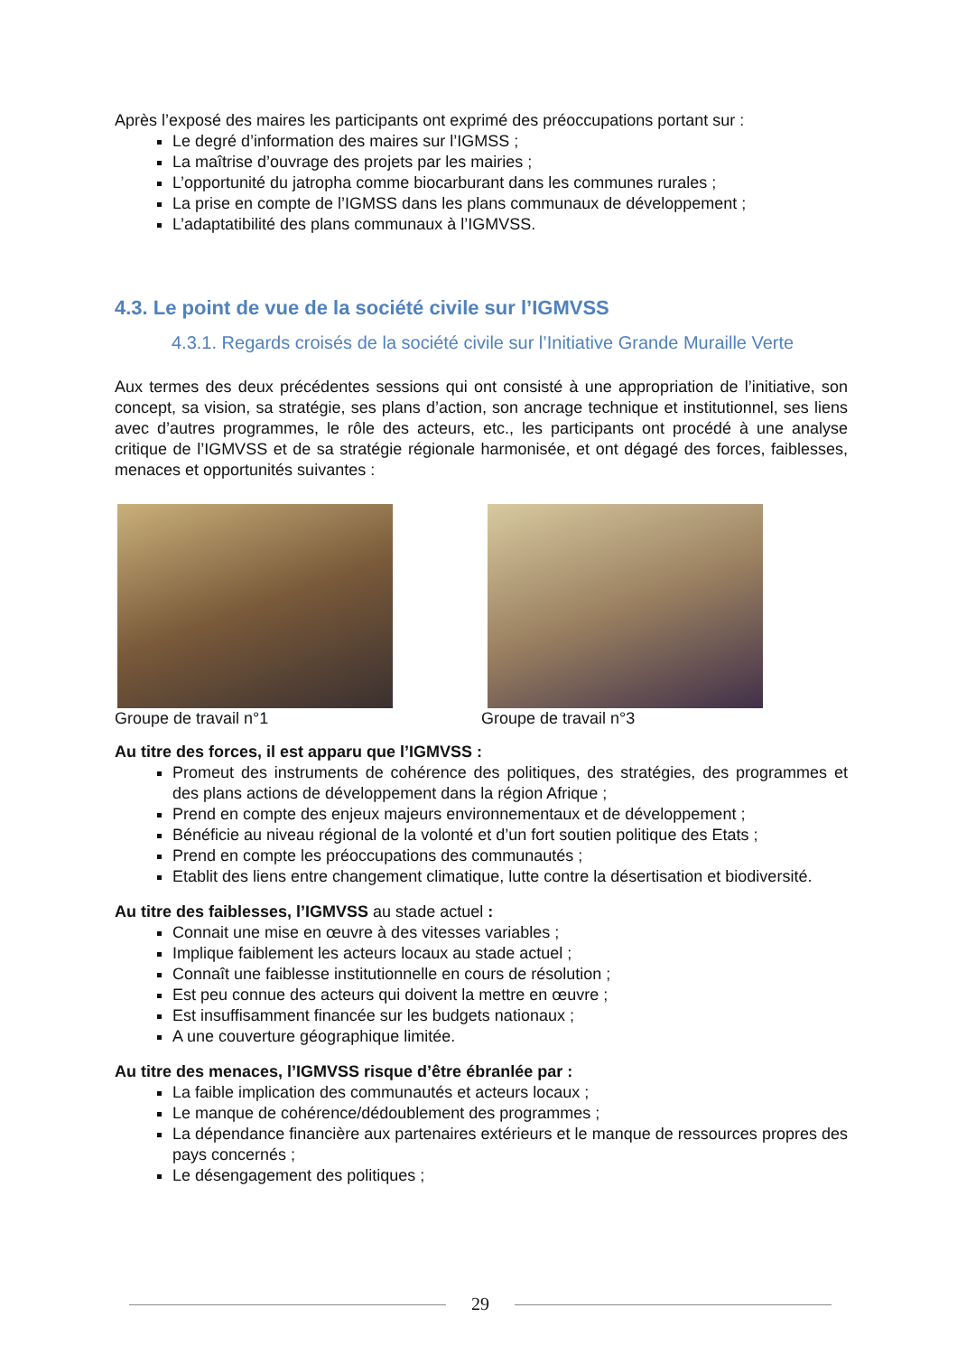Après l’exposé des maires les participants ont exprimé des préoccupations portant sur :
Le degré d’information des maires sur l’IGMSS ;
La maîtrise d’ouvrage des projets par les mairies ;
L’opportunité du jatropha comme biocarburant dans les communes rurales ;
La prise en compte de l’IGMSS dans les plans communaux de développement ;
L’adaptatibilité des plans communaux à l’IGMVSS.
4.3. Le point de vue de la société civile sur l’IGMVSS
4.3.1. Regards croisés de la société civile sur l’Initiative Grande Muraille Verte
Aux termes des deux précédentes sessions qui ont consisté à une appropriation de l’initiative, son concept, sa vision, sa stratégie, ses plans d’action, son ancrage technique et institutionnel, ses liens avec d’autres programmes, le rôle des acteurs, etc., les participants ont procédé à une analyse critique de l’IGMVSS et de sa stratégie régionale harmonisée, et ont dégagé des forces, faiblesses, menaces et opportunités suivantes :
Groupe de travail n°1 Groupe de travail n°3
Au titre des forces, il est apparu que l’IGMVSS :
Promeut des instruments de cohérence des politiques, des stratégies, des programmes et des plans actions de développement dans la région Afrique ;
Prend en compte des enjeux majeurs environnementaux et de développement ;
Bénéficie au niveau régional de la volonté et d’un fort soutien politique des Etats ;
Prend en compte les préoccupations des communautés ;
Etablit des liens entre changement climatique, lutte contre la désertisation et biodiversité.
Au titre des faiblesses, l’IGMVSS au stade actuel :
Connait une mise en œuvre à des vitesses variables ;
Implique faiblement les acteurs locaux au stade actuel ;
Connaît une faiblesse institutionnelle en cours de résolution ;
Est peu connue des acteurs qui doivent la mettre en œuvre ;
Est insuffisamment financée sur les budgets nationaux ;
A une couverture géographique limitée.
Au titre des menaces, l’IGMVSS risque d’être ébranlée par :
La faible implication des communautés et acteurs locaux ;
Le manque de cohérence/dédoublement des programmes ;
La dépendance financière aux partenaires extérieurs et le manque de ressources propres des pays concernés ;
Le désengagement des politiques ;
29